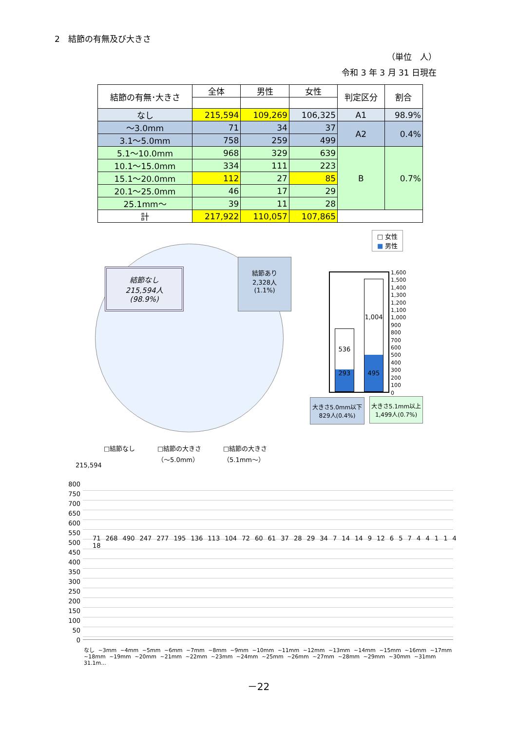2　結節の有無及び大きさ
（単位　人）
令和 3 年 3 月 31 日現在
| 結節の有無･大きさ | 全体 | 男性 | 女性 | 判定区分 | 割合 |
| --- | --- | --- | --- | --- | --- |
| なし | 215,594 | 109,269 | 106,325 | A1 | 98.9% |
| ～3.0mm | 71 | 34 | 37 | A2 | 0.4% |
| 3.1～5.0mm | 758 | 259 | 499 | | |
| 5.1～10.0mm | 968 | 329 | 639 | B | 0.7% |
| 10.1～15.0mm | 334 | 111 | 223 | | |
| 15.1～20.0mm | 112 | 27 | 85 | | |
| 20.1～25.0mm | 46 | 17 | 29 | | |
| 25.1mm～ | 39 | 11 | 28 | | |
| 計 | 217,922 | 110,057 | 107,865 | | |
結節なし
215,594人
(98.9%)
結節あり
2,328人
(1.1%)
□ 女性
■ 男性
536
293
1,004
495
1,600
1,500
1,400
1,300
1,200
1,100
1,000
900
800
700
600
500
400
300
200
100
0
大きさ5.0mm以下
829人(0.4%)
大きさ5.1mm以上
1,499人(0.7%)
□結節なし
□結節の大きさ
（～5.0mm）
□結節の大きさ
（5.1mm～）
215,594
800
750
700
650
600
550
500
450
400
350
300
250
200
150
100
50
0
なし ~3mm ~4mm ~5mm ~6mm ~7mm ~8mm ~9mm ~10mm ~11mm ~12mm ~13mm ~14mm ~15mm ~16mm ~17mm ~18mm ~19mm ~20mm ~21mm ~22mm ~23mm ~24mm ~25mm ~26mm ~27mm ~28mm ~29mm ~30mm ~31mm 31.1m...
71 268 490 247 277 195 136 113 104 72 60 61 37 28 29 34 7 14 14 9 12 6 5 7 4 4 1 1 4 18
－22